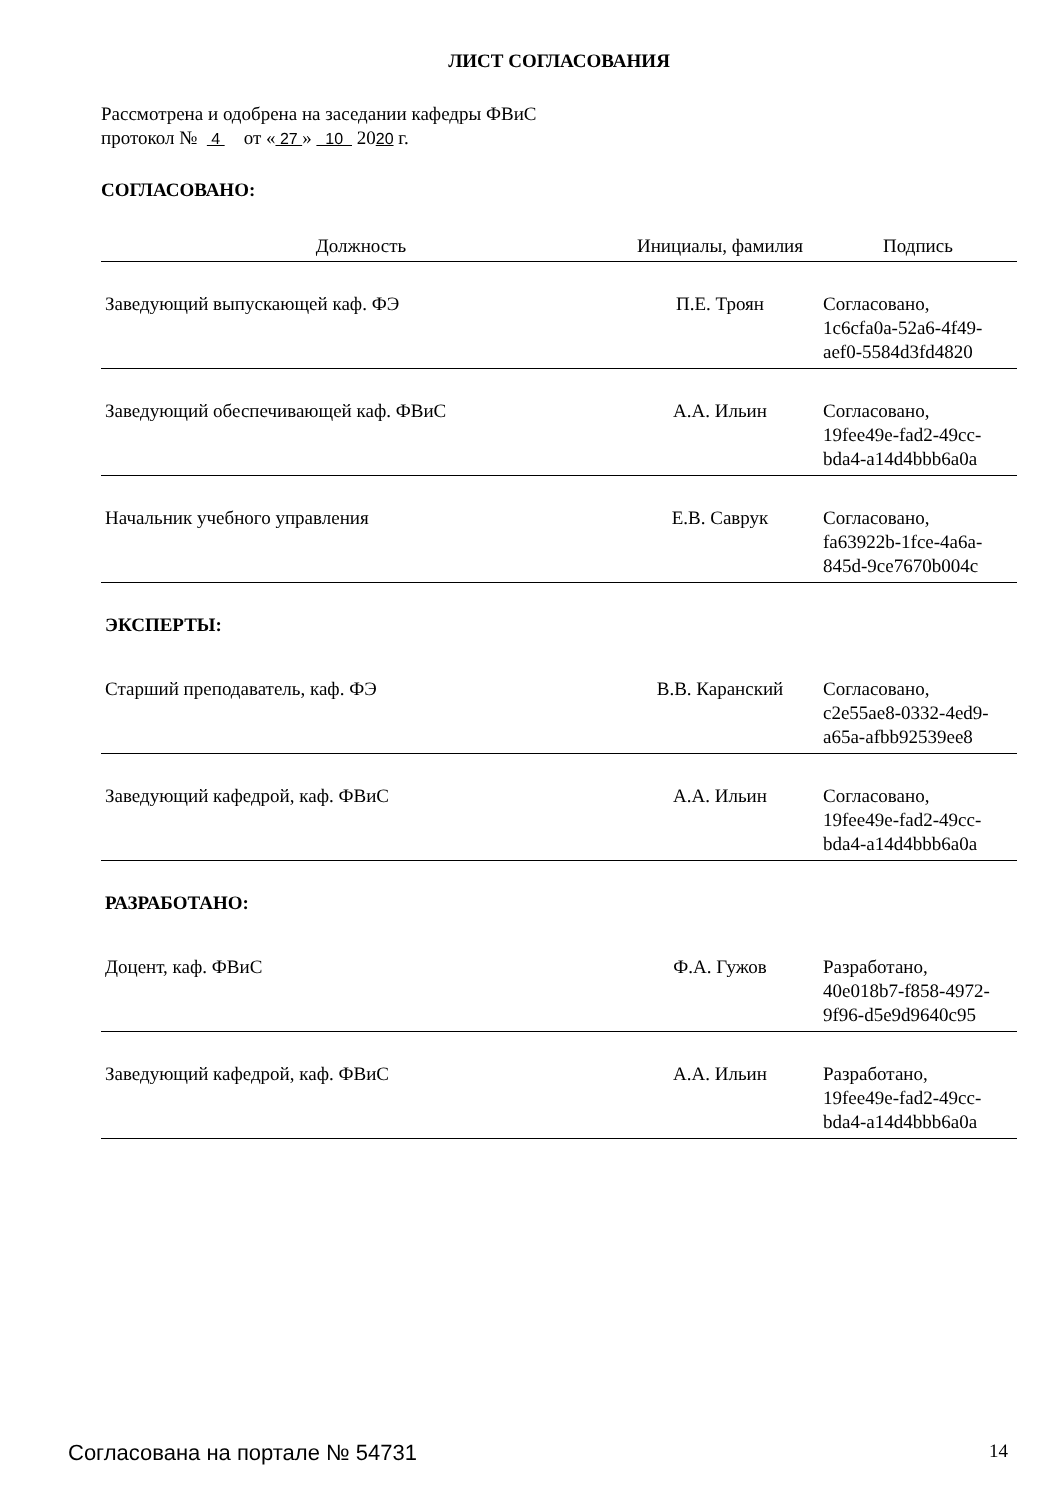ЛИСТ СОГЛАСОВАНИЯ
Рассмотрена и одобрена на заседании кафедры ФВиС
протокол № 4 от « 27 » 10 2020 г.
СОГЛАСОВАНО:
| Должность | Инициалы, фамилия | Подпись |
| --- | --- | --- |
| Заведующий выпускающей каф. ФЭ | П.Е. Троян | Согласовано, 1c6cfa0a-52a6-4f49- aef0-5584d3fd4820 |
| Заведующий обеспечивающей каф. ФВиС | А.А. Ильин | Согласовано, 19fee49e-fad2-49cc- bda4-a14d4bbb6a0a |
| Начальник учебного управления | Е.В. Саврук | Согласовано, fa63922b-1fce-4a6a- 845d-9ce7670b004c |
| ЭКСПЕРТЫ: | | |
| Старший преподаватель, каф. ФЭ | В.В. Каранский | Согласовано, c2e55ae8-0332-4ed9- a65a-afbb92539ee8 |
| Заведующий кафедрой, каф. ФВиС | А.А. Ильин | Согласовано, 19fee49e-fad2-49cc- bda4-a14d4bbb6a0a |
| РАЗРАБОТАНО: | | |
| Доцент, каф. ФВиС | Ф.А. Гужов | Разработано, 40e018b7-f858-4972- 9f96-d5e9d9640c95 |
| Заведующий кафедрой, каф. ФВиС | А.А. Ильин | Разработано, 19fee49e-fad2-49cc- bda4-a14d4bbb6a0a |
Согласована на портале № 54731 14